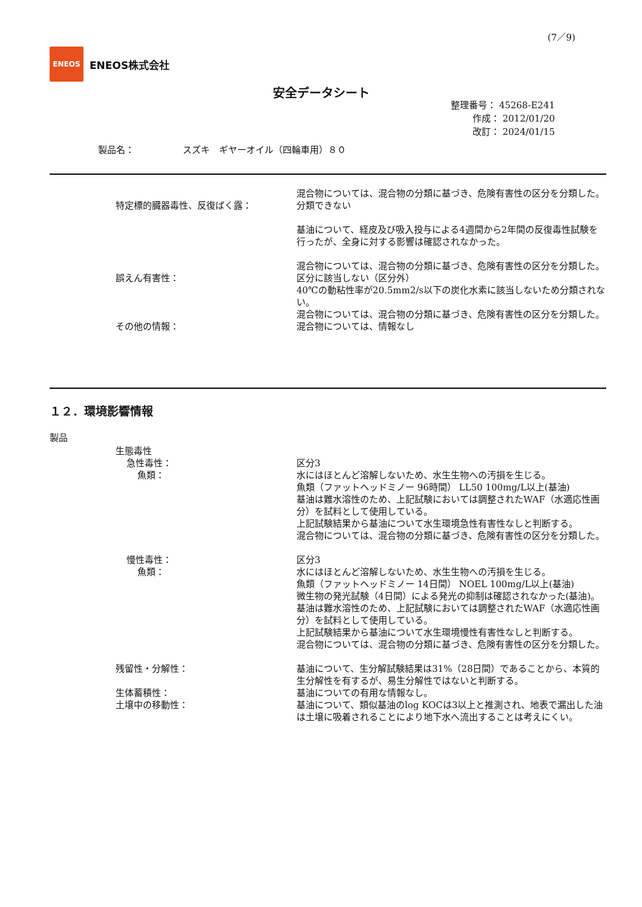(7／9)
ENEOS
ENEOS株式会社
安全データシート
整理番号： 45268-E241
作成： 2012/01/20
改訂： 2024/01/15
製品名： スズキ　ギヤーオイル（四輪車用）８０
混合物については、混合物の分類に基づき、危険有害性の区分を分類した。
特定標的臓器毒性、反復ばく露： 分類できない
基油について、経皮及び吸入投与による4週間から2年間の反復毒性試験を行ったが、全身に対する影響は確認されなかった。
混合物については、混合物の分類に基づき、危険有害性の区分を分類した。
誤えん有害性： 区分に該当しない（区分外）
40℃の動粘性率が20.5mm2/s以下の炭化水素に該当しないため分類されない。
混合物については、混合物の分類に基づき、危険有害性の区分を分類した。
その他の情報： 混合物については、情報なし
１２．環境影響情報
製品
生態毒性
急性毒性： 区分3
魚類： 水にはほとんど溶解しないため、水生生物への汚損を生じる。
魚類（ファットヘッドミノー 96時間） LL50 100mg/L以上(基油)
基油は難水溶性のため、上記試験においては調整されたWAF（水適応性画分）を試料として使用している。
上記試験結果から基油について水生環境急性有害性なしと判断する。
混合物については、混合物の分類に基づき、危険有害性の区分を分類した。
慢性毒性： 区分3
魚類： 水にはほとんど溶解しないため、水生生物への汚損を生じる。
魚類（ファットヘッドミノー 14日間） NOEL 100mg/L以上(基油)
微生物の発光試験（4日間）による発光の抑制は確認されなかった(基油)。
基油は難水溶性のため、上記試験においては調整されたWAF（水適応性画分）を試料として使用している。
上記試験結果から基油について水生環境慢性有害性なしと判断する。
混合物については、混合物の分類に基づき、危険有害性の区分を分類した。
残留性・分解性： 基油について、生分解試験結果は31%（28日間）であることから、本質的生分解性を有するが、易生分解性ではないと判断する。
生体蓄積性： 基油についての有用な情報なし。
土壌中の移動性： 基油について、類似基油のlog KOCは3以上と推測され、地表で漏出した油は土壌に吸着されることにより地下水へ流出することは考えにくい。